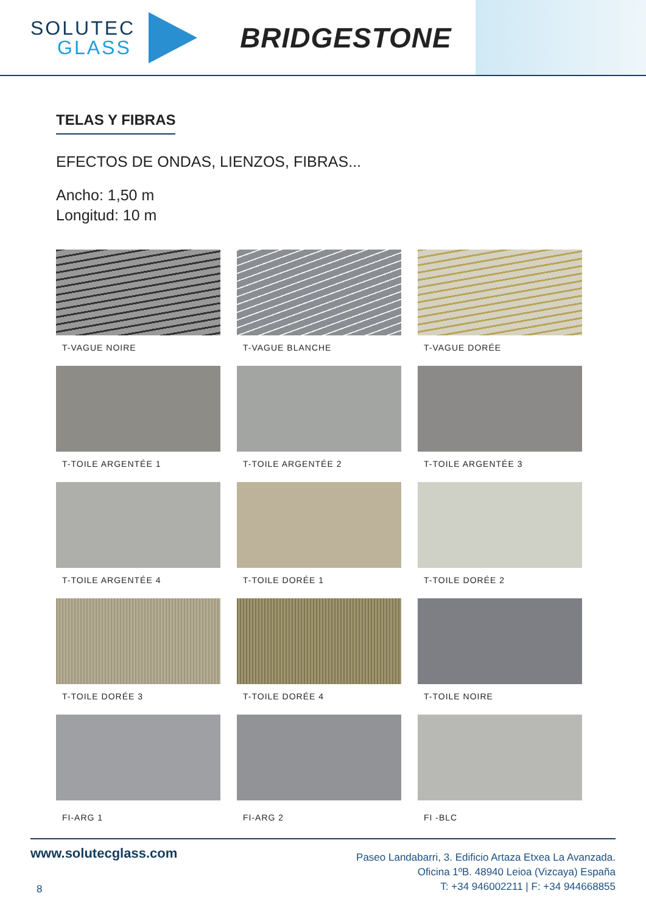SOLUTEC
GLASS
BRIDGESTONE
TELAS Y FIBRAS
EFECTOS DE ONDAS, LIENZOS, FIBRAS...
Ancho: 1,50 m
Longitud: 10 m
T-VAGUE NOIRE
T-VAGUE BLANCHE
T-VAGUE DORÉE
T-TOILE ARGENTÉE 1
T-TOILE ARGENTÉE 2
T-TOILE ARGENTÉE 3
T-TOILE ARGENTÉE 4
T-TOILE DORÉE 1
T-TOILE DORÉE 2
T-TOILE DORÉE 3
T-TOILE DORÉE 4
T-TOILE NOIRE
FI-ARG 1
FI-ARG 2
FI -BLC
www.solutecglass.com
8
Paseo Landabarri, 3. Edificio Artaza Etxea La Avanzada.
Oficina 1ºB. 48940 Leioa (Vizcaya) España
T: +34 946002211 | F: +34 944668855